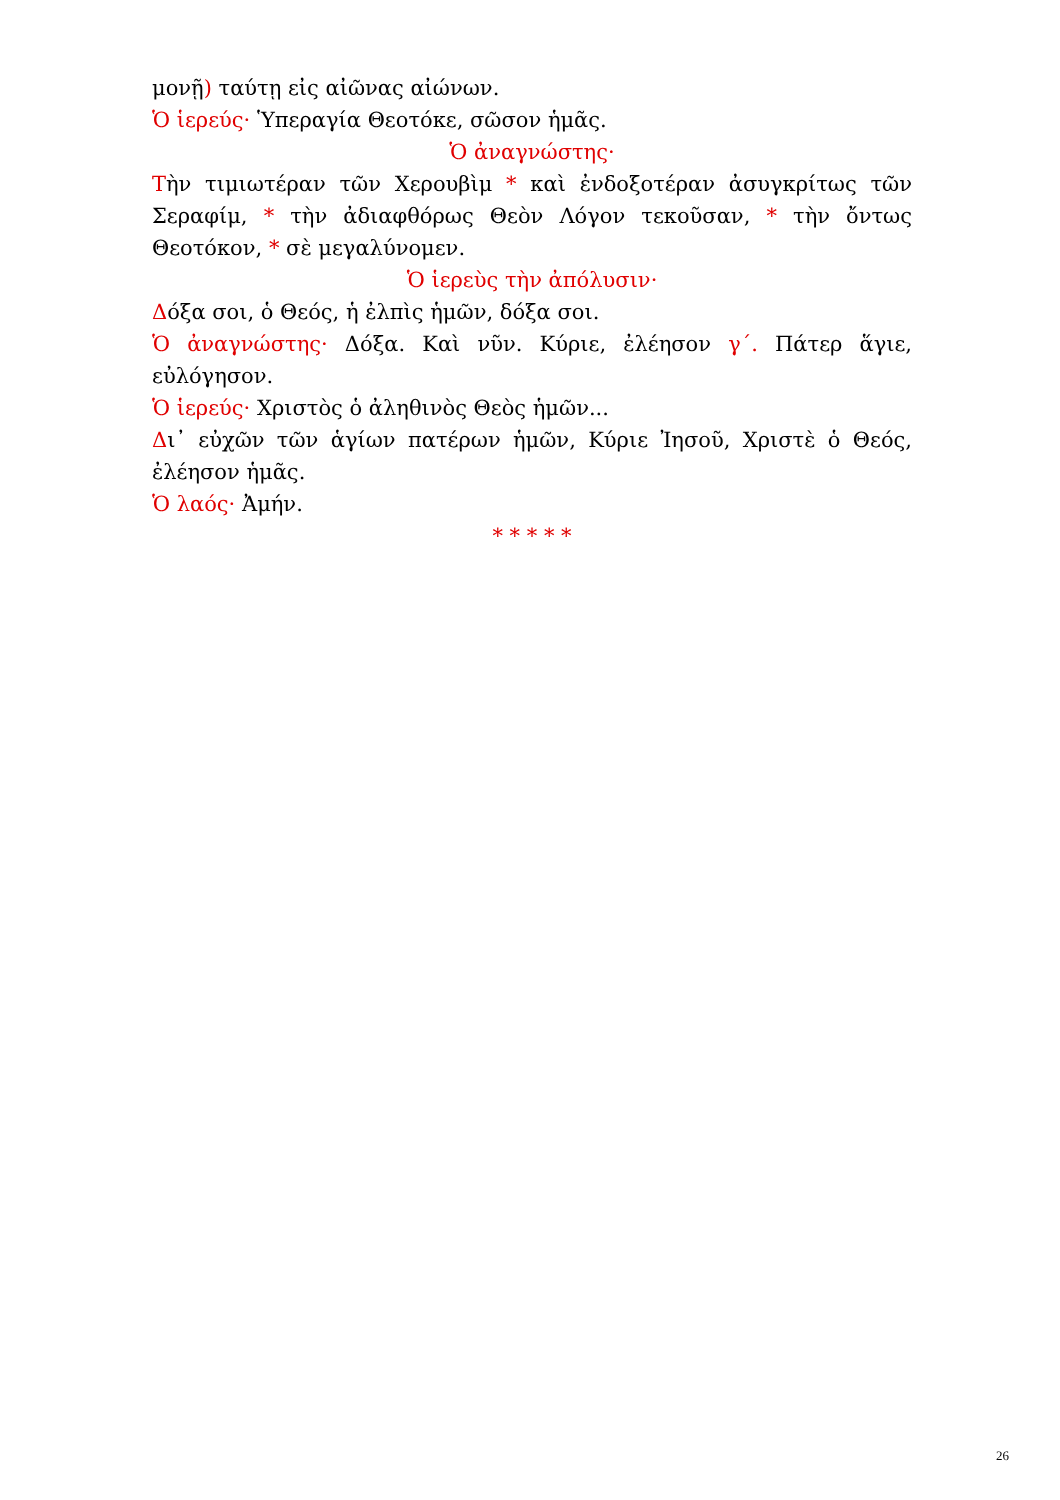μονῇ) ταύτῃ εἰς αἰῶνας αἰώνων.
Ὁ ἱερεύς· Ὑπεραγία Θεοτόκε, σῶσον ἡμᾶς.
Ὁ ἀναγνώστης·
Τὴν τιμιωτέραν τῶν Χερουβὶμ * καὶ ἐνδοξοτέραν ἀσυγκρίτως τῶν Σεραφίμ, * τὴν ἀδιαφθόρως Θεὸν Λόγον τεκοῦσαν, * τὴν ὄντως Θεοτόκον, * σὲ μεγαλύνομεν.
Ὁ ἱερεὺς τὴν ἀπόλυσιν·
Δόξα σοι, ὁ Θεός, ἡ ἐλπὶς ἡμῶν, δόξα σοι.
Ὁ ἀναγνώστης· Δόξα. Καὶ νῦν. Κύριε, ἐλέησον γ΄. Πάτερ ἅγιε, εὐλόγησον.
Ὁ ἱερεύς· Χριστὸς ὁ ἀληθινὸς Θεὸς ἡμῶν...
Δι᾽ εὐχῶν τῶν ἁγίων πατέρων ἡμῶν, Κύριε Ἰησοῦ, Χριστὲ ὁ Θεός, ἐλέησον ἡμᾶς.
Ὁ λαός· Ἀμήν.
* * * * *
26